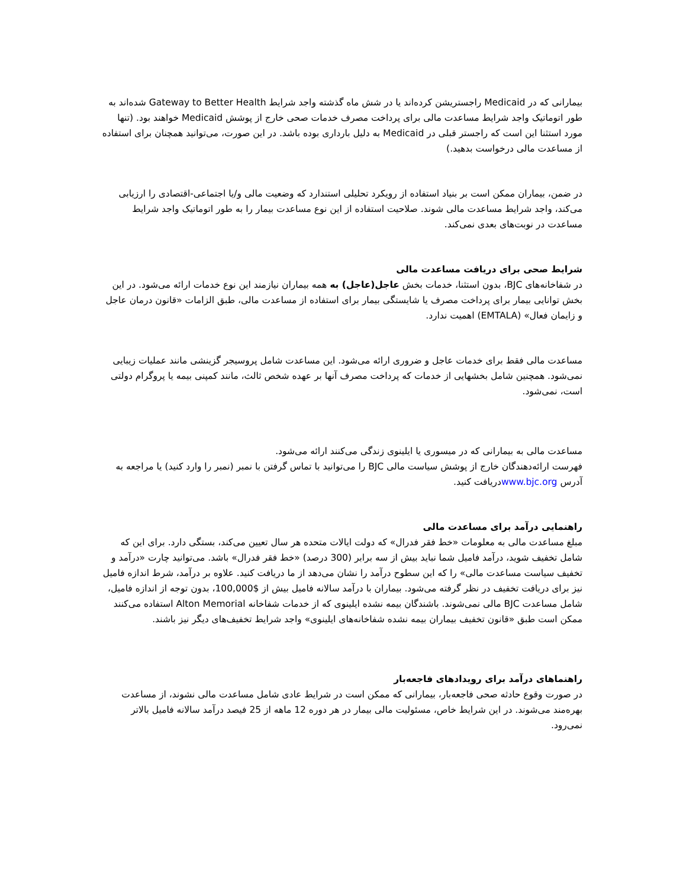بیمارانی که در Medicaid راجستریشن کرده‌اند یا در شش ماه گذشته واجد شرایط Gateway to Better Health شده‌اند به طور اتوماتیک واجد شرایط مساعدت مالی برای پرداخت مصرف خدمات صحی خارج از پوشش Medicaid خواهند بود. (تنها مورد استثنا این است که راجستر قبلی در Medicaid به دلیل بارداری بوده باشد. در این صورت، می‌توانید همچنان برای استفاده از مساعدت مالی درخواست بدهید.)
در ضمن، بیماران ممکن است بر بنیاد استفاده از رویکرد تحلیلی استندارد که وضعیت مالی و/یا اجتماعی-اقتصادی را ارزیابی می‌کند، واجد شرایط مساعدت مالی شوند. صلاحیت استفاده از این نوع مساعدت بیمار را به طور اتوماتیک واجد شرایط مساعدت در نوبت‌های بعدی نمی‌کند.
شرایط صحی برای دریافت مساعدت مالی
در شفاخانه‌های BJC، بدون استثنا، خدمات بخش عاجل(عاجل) به همه بیماران نیازمند این نوع خدمات ارائه می‌شود. در این بخش توانایی بیمار برای پرداخت مصرف یا شایستگی بیمار برای استفاده از مساعدت مالی، طبق الزامات «قانون درمان عاجل و زایمان فعال» (EMTALA) اهمیت ندارد.
مساعدت مالی فقط برای خدمات عاجل و ضروری ارائه می‌شود. این مساعدت شامل پروسیجر گزینشی مانند عملیات زیبایی نمی‌شود. همچنین شامل بخشهایی از خدمات که پرداخت مصرف آنها بر عهده شخص ثالث، مانند کمپنی بیمه یا پروگرام دولتی است، نمی‌شود.
مساعدت مالی به بیمارانی که در میسوری یا ایلینوی زندگی می‌کنند ارائه می‌شود.
فهرست ارائه‌دهندگان خارج از پوشش سیاست مالی BJC را می‌توانید با تماس گرفتن با نمبر (نمبر را وارد کنید) یا مراجعه به آدرس www.bjc.orgدریافت کنید.
راهنمایی درآمد برای مساعدت مالی
مبلغ مساعدت مالی به معلومات «خط فقر فدرال» که دولت ایالات متحده هر سال تعیین می‌کند، بستگی دارد. برای این که شامل تخفیف شوید، درآمد فامیل شما نباید بیش از سه برابر (300 درصد) «خط فقر فدرال» باشد. می‌توانید چارت «درآمد و تخفیف سیاست مساعدت مالی» را که این سطوح درآمد را نشان می‌دهد از ما دریافت کنید. علاوه بر درآمد، شرط اندازه فامیل نیز برای دریافت تخفیف در نظر گرفته می‌شود. بیماران با درآمد سالانه فامیل بیش از $100,000، بدون توجه از اندازه فامیل، شامل مساعدت BJC مالی نمی‌شوند. باشندگان بیمه نشده ایلینوی که از خدمات شفاخانه Alton Memorial استفاده می‌کنند ممکن است طبق «قانون تخفیف بیماران بیمه نشده شفاخانه‌های ایلینوی» واجد شرایط تخفیف‌های دیگر نیز باشند.
راهنماهای درآمد برای رویدادهای فاجعه‌بار
در صورت وقوع حادثه صحی فاجعه‌بار، بیمارانی که ممکن است در شرایط عادی شامل مساعدت مالی نشوند، از مساعدت بهره‌مند می‌شوند. در این شرایط خاص، مسئولیت مالی بیمار در هر دوره 12 ماهه از 25 فیصد درآمد سالانه فامیل بالاتر نمی‌رود.